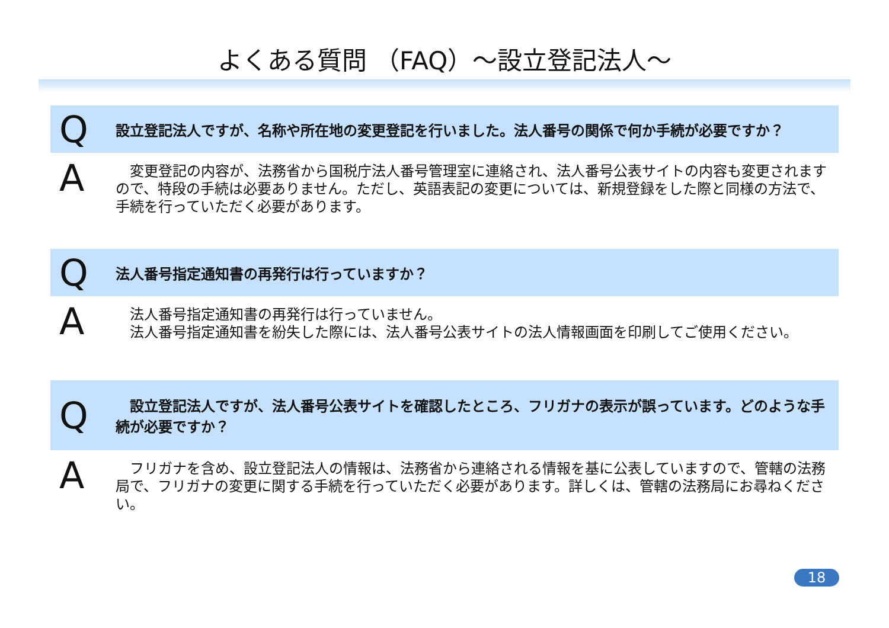よくある質問 （FAQ）～設立登記法人～
Q設立登記法人ですが、名称や所在地の変更登記を行いました。法人番号の関係で何か手続が必要ですか？
A　変更登記の内容が、法務省から国税庁法人番号管理室に連絡され、法人番号公表サイトの内容も変更されますので、特段の手続は必要ありません。ただし、英語表記の変更については、新規登録をした際と同様の方法で、手続を行っていただく必要があります。
Q法人番号指定通知書の再発行は行っていますか？
A　法人番号指定通知書の再発行は行っていません。
　法人番号指定通知書を紛失した際には、法人番号公表サイトの法人情報画面を印刷してご使用ください。
Q　設立登記法人ですが、法人番号公表サイトを確認したところ、フリガナの表示が誤っています。どのような手続が必要ですか？
A　フリガナを含め、設立登記法人の情報は、法務省から連絡される情報を基に公表していますので、管轄の法務局で、フリガナの変更に関する手続を行っていただく必要があります。詳しくは、管轄の法務局にお尋ねください。
18